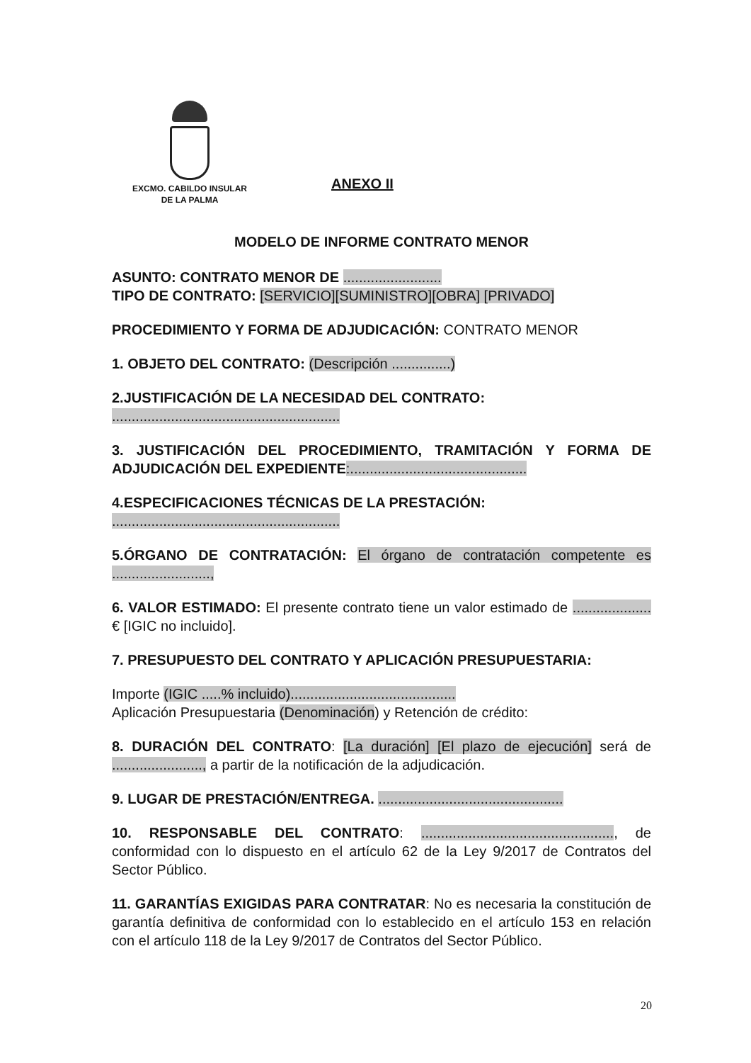EXCMO. CABILDO INSULAR
DE LA PALMA
ANEXO II
MODELO DE INFORME CONTRATO MENOR
ASUNTO: CONTRATO MENOR DE .........................
TIPO DE CONTRATO: [SERVICIO][SUMINISTRO][OBRA] [PRIVADO]
PROCEDIMIENTO Y FORMA DE ADJUDICACIÓN: CONTRATO MENOR
1. OBJETO DEL CONTRATO: (Descripción ...............)
2.JUSTIFICACIÓN DE LA NECESIDAD DEL CONTRATO:
..........................................................
3. JUSTIFICACIÓN DEL PROCEDIMIENTO, TRAMITACIÓN Y FORMA DE ADJUDICACIÓN DEL EXPEDIENTE:.............................................
4.ESPECIFICACIONES TÉCNICAS DE LA PRESTACIÓN:
..........................................................
5.ÓRGANO DE CONTRATACIÓN: El órgano de contratación competente es .........................,
6. VALOR ESTIMADO: El presente contrato tiene un valor estimado de .................... € [IGIC no incluido].
7. PRESUPUESTO DEL CONTRATO Y APLICACIÓN PRESUPUESTARIA:
Importe (IGIC .....% incluido)..........................................
Aplicación Presupuestaria (Denominación) y Retención de crédito:
8. DURACIÓN DEL CONTRATO: [La duración] [El plazo de ejecución] será de ......................., a partir de la notificación de la adjudicación.
9. LUGAR DE PRESTACIÓN/ENTREGA. ...............................................
10. RESPONSABLE DEL CONTRATO: ................................................., de conformidad con lo dispuesto en el artículo 62 de la Ley 9/2017 de Contratos del Sector Público.
11. GARANTÍAS EXIGIDAS PARA CONTRATAR: No es necesaria la constitución de garantía definitiva de conformidad con lo establecido en el artículo 153 en relación con el artículo 118 de la Ley 9/2017 de Contratos del Sector Público.
20